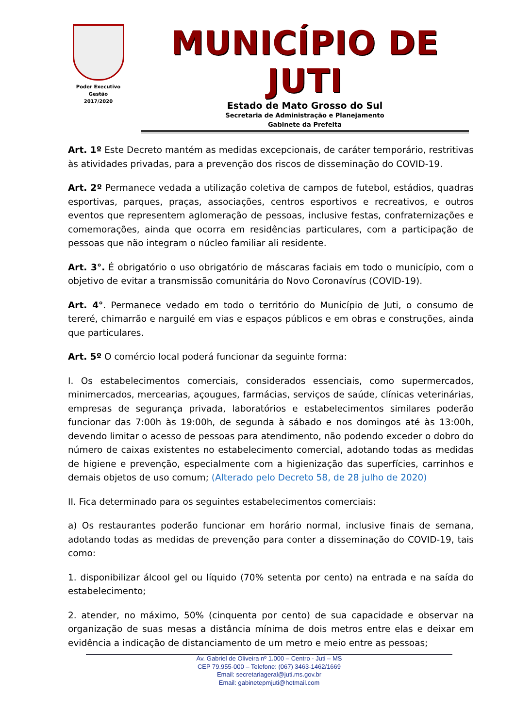Poder Executivo
Gestão
2017/2020
MUNICÍPIO DE JUTI
Estado de Mato Grosso do Sul
Secretaria de Administração e Planejamento
Gabinete da Prefeita
Art. 1º Este Decreto mantém as medidas excepcionais, de caráter temporário, restritivas às atividades privadas, para a prevenção dos riscos de disseminação do COVID-19.
Art. 2º Permanece vedada a utilização coletiva de campos de futebol, estádios, quadras esportivas, parques, praças, associações, centros esportivos e recreativos, e outros eventos que representem aglomeração de pessoas, inclusive festas, confraternizações e comemorações, ainda que ocorra em residências particulares, com a participação de pessoas que não integram o núcleo familiar ali residente.
Art. 3°. É obrigatório o uso obrigatório de máscaras faciais em todo o município, com o objetivo de evitar a transmissão comunitária do Novo Coronavírus (COVID-19).
Art. 4°. Permanece vedado em todo o território do Município de Juti, o consumo de tereré, chimarrão e narguilé em vias e espaços públicos e em obras e construções, ainda que particulares.
Art. 5º O comércio local poderá funcionar da seguinte forma:
I. Os estabelecimentos comerciais, considerados essenciais, como supermercados, minimercados, mercearias, açougues, farmácias, serviços de saúde, clínicas veterinárias, empresas de segurança privada, laboratórios e estabelecimentos similares poderão funcionar das 7:00h às 19:00h, de segunda à sábado e nos domingos até às 13:00h, devendo limitar o acesso de pessoas para atendimento, não podendo exceder o dobro do número de caixas existentes no estabelecimento comercial, adotando todas as medidas de higiene e prevenção, especialmente com a higienização das superfícies, carrinhos e demais objetos de uso comum; (Alterado pelo Decreto 58, de 28 julho de 2020)
II. Fica determinado para os seguintes estabelecimentos comerciais:
a) Os restaurantes poderão funcionar em horário normal, inclusive finais de semana, adotando todas as medidas de prevenção para conter a disseminação do COVID-19, tais como:
1. disponibilizar álcool gel ou líquido (70% setenta por cento) na entrada e na saída do estabelecimento;
2. atender, no máximo, 50% (cinquenta por cento) de sua capacidade e observar na organização de suas mesas a distância mínima de dois metros entre elas e deixar em evidência a indicação de distanciamento de um metro e meio entre as pessoas;
Av. Gabriel de Oliveira nº 1.000 – Centro - Juti – MS
CEP 79.955-000 – Telefone: (067) 3463-1462/1669
Email: secretariageral@juti.ms.gov.br
Email: gabinetepmjuti@hotmail.com